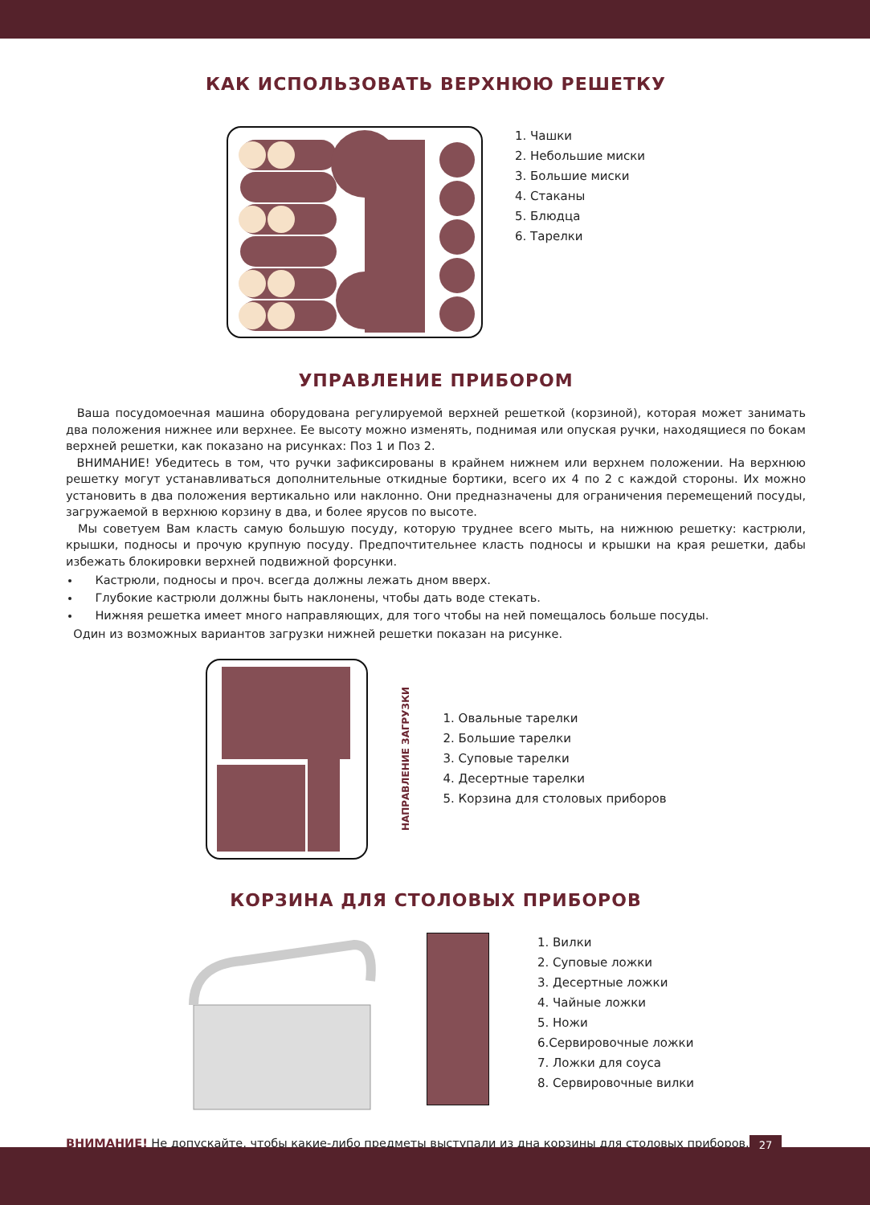27
КАК ИСПОЛЬЗОВАТЬ ВЕРХНЮЮ РЕШЕТКУ
1. Чашки
2. Небольшие миски
3. Большие миски
4. Стаканы
5. Блюдца
6. Тарелки
УПРАВЛЕНИЕ ПРИБОРОМ
Ваша посудомоечная машина оборудована регулируемой верхней решеткой (корзиной), которая может занимать два положения нижнее или верхнее. Ее высоту можно изменять, поднимая или опуская ручки, находящиеся по бокам верхней решетки, как показано на рисунках: Поз 1 и Поз 2.
ВНИМАНИЕ! Убедитесь в том, что ручки зафиксированы в крайнем нижнем или верхнем положении. На верхнюю решетку могут устанавливаться дополнительные откидные бортики, всего их 4 по 2 с каждой стороны. Их можно установить в два положения вертикально или наклонно. Они предназначены для ограничения перемещений посуды, загружаемой в верхнюю корзину в два, и более ярусов по высоте.
Мы советуем Вам класть самую большую посуду, которую труднее всего мыть, на нижнюю решетку: кастрюли, крышки, подносы и прочую крупную посуду. Предпочтительнее класть подносы и крышки на края решетки, дабы избежать блокировки верхней подвижной форсунки.
Кастрюли, подносы и проч. всегда должны лежать дном вверх.
Глубокие кастрюли должны быть наклонены, чтобы дать воде стекать.
Нижняя решетка имеет много направляющих, для того чтобы на ней помещалось больше посуды.
Один из возможных вариантов загрузки нижней решетки показан на рисунке.
НАПРАВЛЕНИЕ ЗАГРУЗКИ
1. Овальные тарелки
2. Большие тарелки
3. Суповые тарелки
4. Десертные тарелки
5. Корзина для столовых приборов
КОРЗИНА ДЛЯ СТОЛОВЫХ ПРИБОРОВ
1. Вилки
2. Суповые ложки
3. Десертные ложки
4. Чайные ложки
5. Ножи
6.Сервировочные ложки
7. Ложки для соуса
8. Сервировочные вилки
ВНИМАНИЕ! Не допускайте, чтобы какие-либо предметы выступали из дна корзины для столовых приборов.